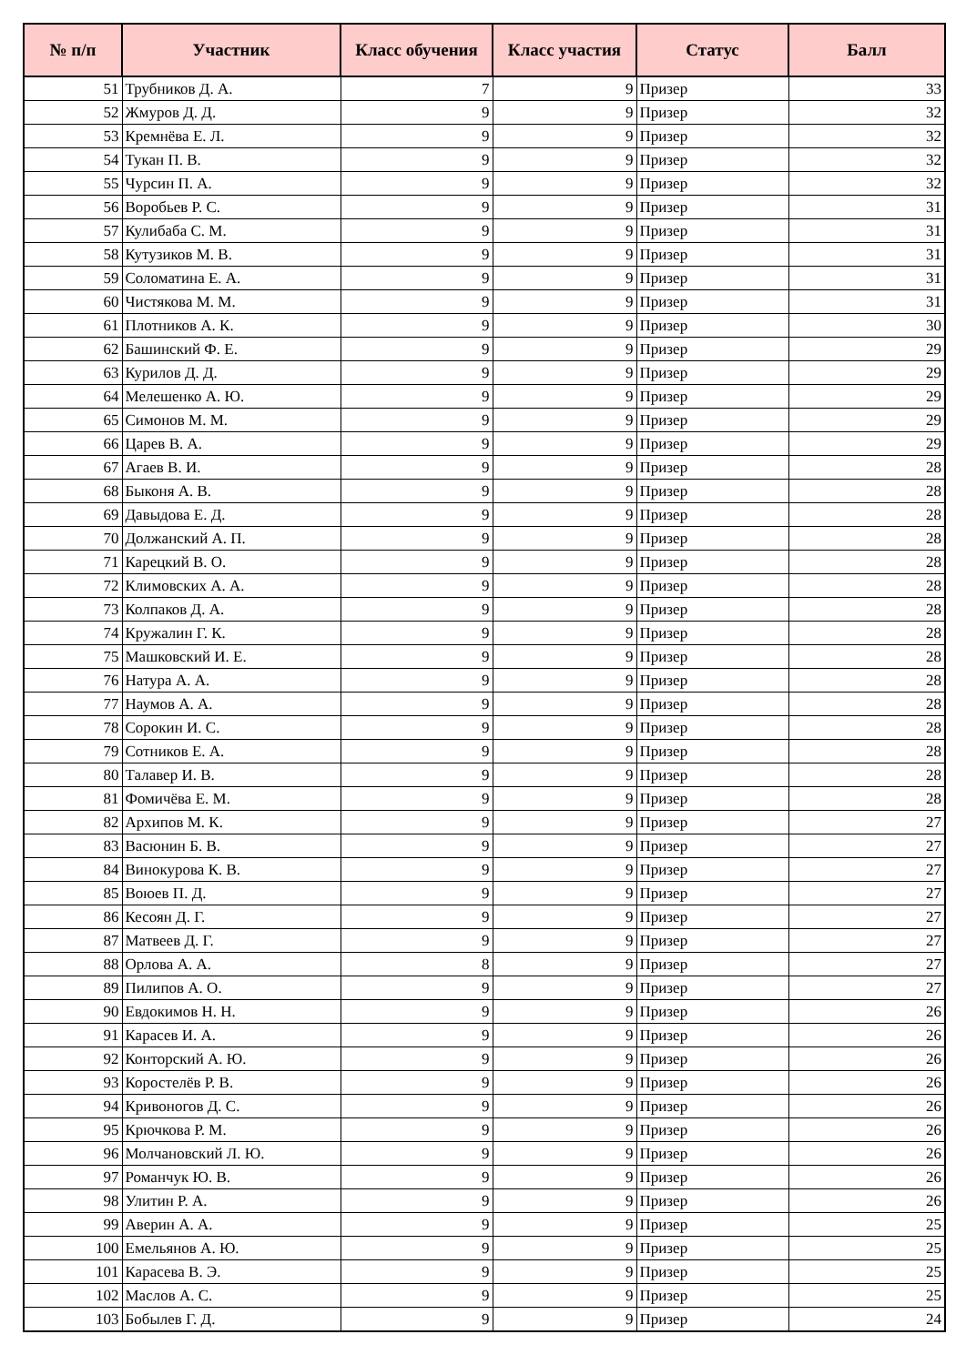| № п/п | Участник | Класс обучения | Класс участия | Статус | Балл |
| --- | --- | --- | --- | --- | --- |
| 51 | Трубников Д. А. | 7 | 9 | Призер | 33 |
| 52 | Жмуров Д. Д. | 9 | 9 | Призер | 32 |
| 53 | Кремнёва Е. Л. | 9 | 9 | Призер | 32 |
| 54 | Тукан П. В. | 9 | 9 | Призер | 32 |
| 55 | Чурсин П. А. | 9 | 9 | Призер | 32 |
| 56 | Воробьев Р. С. | 9 | 9 | Призер | 31 |
| 57 | Кулибаба С. М. | 9 | 9 | Призер | 31 |
| 58 | Кутузиков М. В. | 9 | 9 | Призер | 31 |
| 59 | Соломатина Е. А. | 9 | 9 | Призер | 31 |
| 60 | Чистякова М. М. | 9 | 9 | Призер | 31 |
| 61 | Плотников А. К. | 9 | 9 | Призер | 30 |
| 62 | Башинский Ф. Е. | 9 | 9 | Призер | 29 |
| 63 | Курилов Д. Д. | 9 | 9 | Призер | 29 |
| 64 | Мелешенко А. Ю. | 9 | 9 | Призер | 29 |
| 65 | Симонов М. М. | 9 | 9 | Призер | 29 |
| 66 | Царев В. А. | 9 | 9 | Призер | 29 |
| 67 | Агаев В. И. | 9 | 9 | Призер | 28 |
| 68 | Быконя А. В. | 9 | 9 | Призер | 28 |
| 69 | Давыдова Е. Д. | 9 | 9 | Призер | 28 |
| 70 | Должанский А. П. | 9 | 9 | Призер | 28 |
| 71 | Карецкий В. О. | 9 | 9 | Призер | 28 |
| 72 | Климовских А. А. | 9 | 9 | Призер | 28 |
| 73 | Колпаков Д. А. | 9 | 9 | Призер | 28 |
| 74 | Кружалин Г. К. | 9 | 9 | Призер | 28 |
| 75 | Машковский И. Е. | 9 | 9 | Призер | 28 |
| 76 | Натура А. А. | 9 | 9 | Призер | 28 |
| 77 | Наумов А. А. | 9 | 9 | Призер | 28 |
| 78 | Сорокин И. С. | 9 | 9 | Призер | 28 |
| 79 | Сотников Е. А. | 9 | 9 | Призер | 28 |
| 80 | Талавер И. В. | 9 | 9 | Призер | 28 |
| 81 | Фомичёва Е. М. | 9 | 9 | Призер | 28 |
| 82 | Архипов М. К. | 9 | 9 | Призер | 27 |
| 83 | Васюнин Б. В. | 9 | 9 | Призер | 27 |
| 84 | Винокурова К. В. | 9 | 9 | Призер | 27 |
| 85 | Воюев П. Д. | 9 | 9 | Призер | 27 |
| 86 | Кесоян Д. Г. | 9 | 9 | Призер | 27 |
| 87 | Матвеев Д. Г. | 9 | 9 | Призер | 27 |
| 88 | Орлова А. А. | 8 | 9 | Призер | 27 |
| 89 | Пилипов А. О. | 9 | 9 | Призер | 27 |
| 90 | Евдокимов Н. Н. | 9 | 9 | Призер | 26 |
| 91 | Карасев И. А. | 9 | 9 | Призер | 26 |
| 92 | Конторский А. Ю. | 9 | 9 | Призер | 26 |
| 93 | Коростелёв Р. В. | 9 | 9 | Призер | 26 |
| 94 | Кривоногов Д. С. | 9 | 9 | Призер | 26 |
| 95 | Крючкова Р. М. | 9 | 9 | Призер | 26 |
| 96 | Молчановский Л. Ю. | 9 | 9 | Призер | 26 |
| 97 | Романчук Ю. В. | 9 | 9 | Призер | 26 |
| 98 | Улитин Р. А. | 9 | 9 | Призер | 26 |
| 99 | Аверин А. А. | 9 | 9 | Призер | 25 |
| 100 | Емельянов А. Ю. | 9 | 9 | Призер | 25 |
| 101 | Карасева В. Э. | 9 | 9 | Призер | 25 |
| 102 | Маслов А. С. | 9 | 9 | Призер | 25 |
| 103 | Бобылев Г. Д. | 9 | 9 | Призер | 24 |